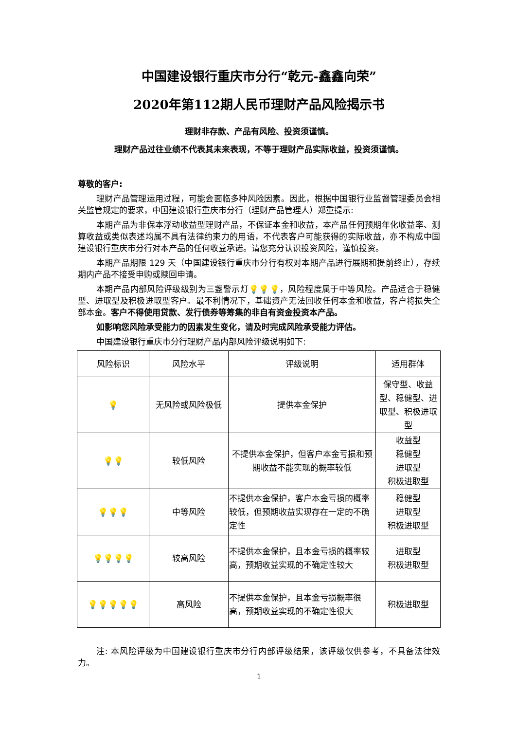中国建设银行重庆市分行“乾元-鑫鑫向荣”
2020年第112期人民币理财产品风险揭示书
理财非存款、产品有风险、投资须谨慎。
理财产品过往业绩不代表其未来表现，不等于理财产品实际收益，投资须谨慎。
尊敬的客户:
理财产品管理运用过程，可能会面临多种风险因素。因此，根据中国银行业监督管理委员会相关监管规定的要求，中国建设银行重庆市分行（理财产品管理人）郑重提示:
本期产品为非保本浮动收益型理财产品，不保证本金和收益，本产品任何预期年化收益率、测算收益或类似表述均属不具有法律约束力的用语，不代表客户可能获得的实际收益，亦不构成中国建设银行重庆市分行对本产品的任何收益承诺。请您充分认识投资风险，谨慎投资。
本期产品期限 129 天（中国建设银行重庆市分行有权对本期产品进行展期和提前终止），存续期内产品不接受申购或赎回申请。
本期产品内部风险评级级别为三盏警示灯💡💡💡，风险程度属于中等风险。产品适合于稳健型、进取型及积极进取型客户。最不利情况下，基础资产无法回收任何本金和收益，客户将损失全部本金。客户不得使用贷款、发行债券等筹集的非自有资金投资本产品。
如影响您风险承受能力的因素发生变化，请及时完成风险承受能力评估。
中国建设银行重庆市分行理财产品内部风险评级说明如下:
| 风险标识 | 风险水平 | 评级说明 | 适用群体 |
| --- | --- | --- | --- |
| 💡 | 无风险或风险极低 | 提供本金保护 | 保守型、收益型、稳健型、进取型、积极进取型 |
| 💡💡 | 较低风险 | 不提供本金保护，但客户本金亏损和预期收益不能实现的概率较低 | 收益型 稳健型 进取型 积极进取型 |
| 💡💡💡 | 中等风险 | 不提供本金保护，客户本金亏损的概率较低，但预期收益实现存在一定的不确定性 | 稳健型 进取型 积极进取型 |
| 💡💡💡💡 | 较高风险 | 不提供本金保护，且本金亏损的概率较高，预期收益实现的不确定性较大 | 进取型 积极进取型 |
| 💡💡💡💡💡 | 高风险 | 不提供本金保护，且本金亏损概率很高，预期收益实现的不确定性很大 | 积极进取型 |
注: 本风险评级为中国建设银行重庆市分行内部评级结果，该评级仅供参考，不具备法律效力。
1